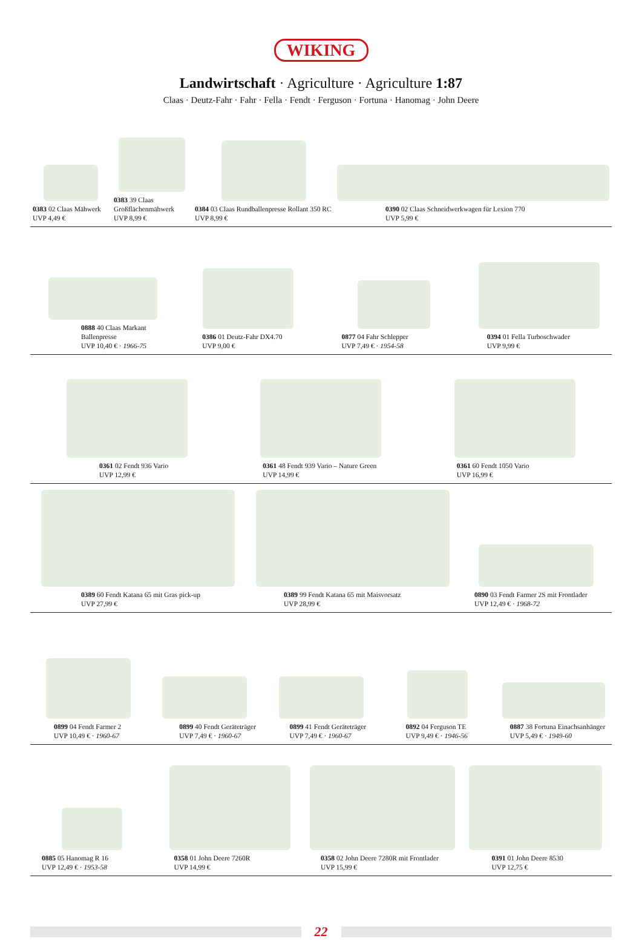WIKING
Landwirtschaft · Agriculture · Agriculture 1:87
Claas · Deutz-Fahr · Fahr · Fella · Fendt · Ferguson · Fortuna · Hanomag · John Deere
0383 02 Claas Mähwerk
UVP 4,49 €
0383 39 Claas Großflächenmähwerk
UVP 8,99 €
0384 03 Claas Rundballenpresse Rollant 350 RC
UVP 8,99 €
0390 02 Claas Schneidwerkwagen für Lexion 770
UVP 5,99 €
0888 40 Claas Markant Ballenpresse
UVP 10,40 € · 1966-75
0386 01 Deutz-Fahr DX4.70
UVP 9,00 €
0877 04 Fahr Schlepper
UVP 7,49 € · 1954-58
0394 01 Fella Turboschwader
UVP 9,99 €
0361 02 Fendt 936 Vario
UVP 12,99 €
0361 48 Fendt 939 Vario – Nature Green
UVP 14,99 €
0361 60 Fendt 1050 Vario
UVP 16,99 €
0389 60 Fendt Katana 65 mit Gras pick-up
UVP 27,99 €
0389 99 Fendt Katana 65 mit Maisvorsatz
UVP 28,99 €
0890 03 Fendt Farmer 2S mit Frontlader
UVP 12,49 € · 1968-72
0899 04 Fendt Farmer 2
UVP 10,49 € · 1960-67
0899 40 Fendt Geräteträger
UVP 7,49 € · 1960-67
0899 41 Fendt Geräteträger
UVP 7,49 € · 1960-67
0892 04 Ferguson TE
UVP 9,49 € · 1946-56
0887 38 Fortuna Einachsanhänger
UVP 5,49 € · 1949-60
0885 05 Hanomag R 16
UVP 12,49 € · 1953-58
0358 01 John Deere 7260R
UVP 14,99 €
0358 02 John Deere 7280R mit Frontlader
UVP 15,99 €
0391 01 John Deere 8530
UVP 12,75 €
22